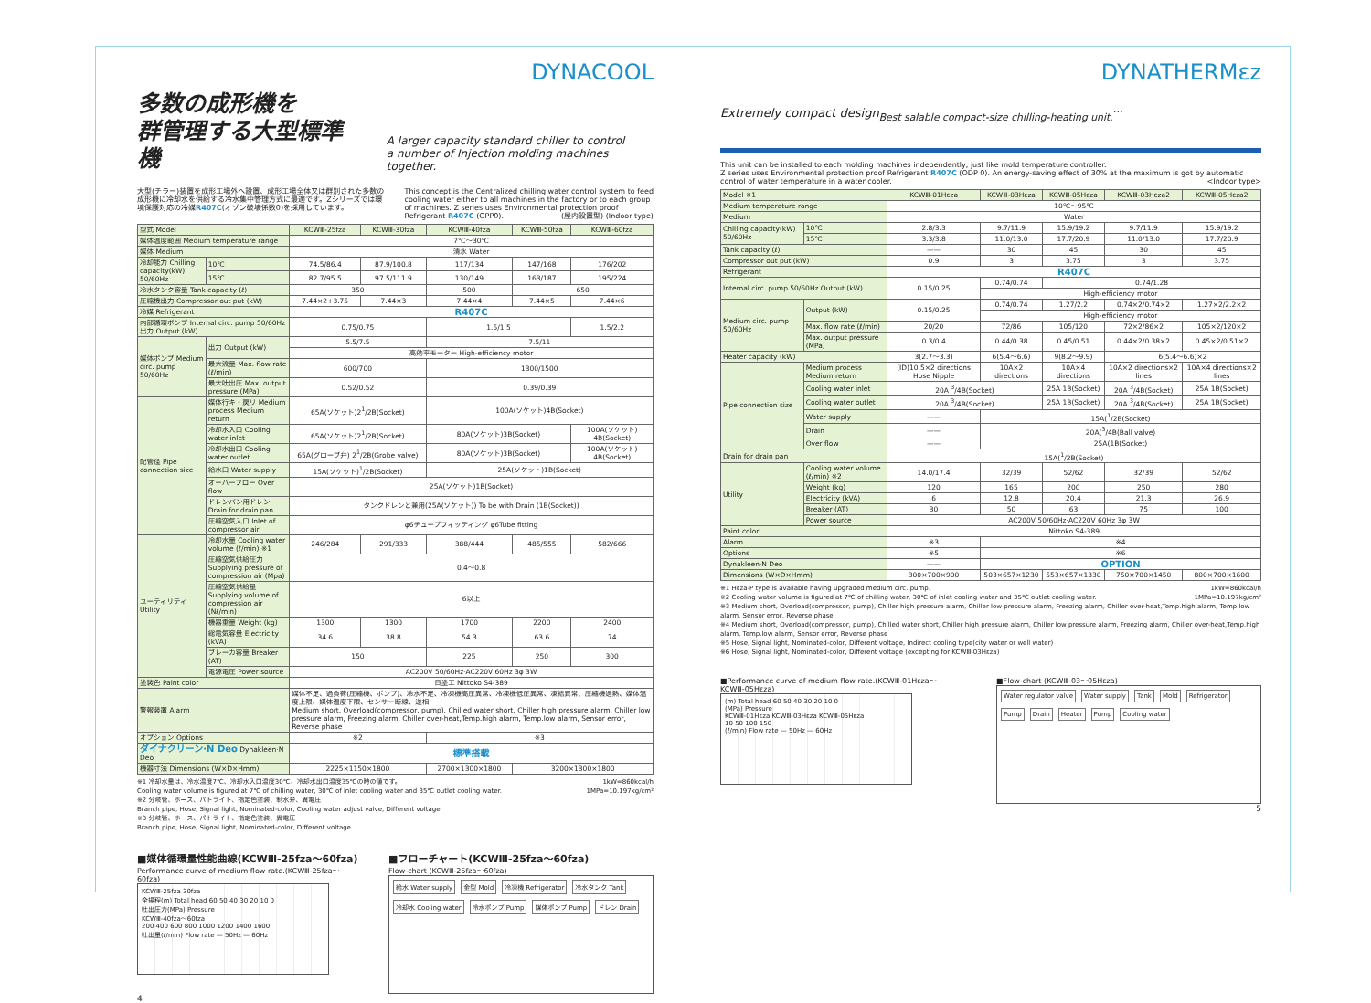DYNACOOL
多数の成形機を
群管理する大型標準機
A larger capacity standard chiller to control
a number of Injection molding machines together.
大型(チラー)装置を成形工場外へ設置、成形工場全体又は群別された多数の成形機に冷却水を供給する冷水集中管理方式に最適です。Zシリーズでは環境保護対応の冷媒R407C(オゾン破壊係数0)を採用しています。
This concept is the Centralized chilling water control system to feed cooling water either to all machines in the factory or to each group of machines. Z series uses Environmental protection proof Refrigerant R407C (OPP0). (屋内設置型) (Indoor type)
| 型式 Model | | | KCWⅢ-25fza | KCWⅢ-30fza | KCWⅢ-40fza | KCWⅢ-50fza | KCWⅢ-60fza |
| 媒体温度範囲 Medium temperature range | | | 7℃〜30℃ | | | | |
| 媒体 Medium | | | 清水 Water | | | | |
| 冷却能力 Chilling capacity(kW) 50/60Hz | | 10℃ | 74.5/86.4 | 87.9/100.8 | 117/134 | 147/168 | 176/202 |
| | | 15℃ | 82.7/95.5 | 97.5/111.9 | 130/149 | 163/187 | 195/224 |
| 冷水タンク容量 Tank capacity (ℓ) | | | 350 | | 500 | 650 | |
| 圧縮機出力 Compressor out put (kW) | | | 7.44×2+3.75 | 7.44×3 | 7.44×4 | 7.44×5 | 7.44×6 |
| 冷媒 Refrigerant | | | R407C | | | | |
| 内部循環ポンプ Internal circ. pump 50/60Hz 出力 Output (kW) | | | 0.75/0.75 | | 1.5/1.5 | | 1.5/2.2 |
| 媒体ポンプ Medium circ. pump 50/60Hz | 出力 Output (kW) | | 5.5/7.5 | | 7.5/11 | | |
| | | | 高効率モーター High-efficiency motor | | | | |
| | 最大流量 Max. flow rate (ℓ/min) | | 600/700 | | 1300/1500 | | |
| | 最大吐出圧 Max. output pressure (MPa) | | 0.52/0.52 | | 0.39/0.39 | | |
| 配管径 Pipe connection size | 媒体行キ・戻リ Medium process Medium return | | 65A(ソケット)2<sup>1</sup>/2B(Socket) | | 100A(ソケット)4B(Socket) | | |
| | 冷却水入口 Cooling water inlet | | 65A(ソケット)2<sup>1</sup>/2B(Socket) | | 80A(ソケット)3B(Socket) | | 100A(ソケット) 4B(Socket) |
| | 冷却水出口 Cooling water outlet | | 65A(グローブ弁) 2<sup>1</sup>/2B(Grobe valve) | | 80A(ソケット)3B(Socket) | | 100A(ソケット) 4B(Socket) |
| | 給水口 Water supply | | 15A(ソケット)<sup>1</sup>/2B(Socket) | | 25A(ソケット)1B(Socket) | | |
| | オーバーフロー Over flow | | 25A(ソケット)1B(Socket) | | | | |
| | ドレンパン用ドレン Drain for drain pan | | タンクドレンと兼用(25A(ソケット)) To be with Drain (1B(Socket)) | | | | |
| | 圧縮空気入口 Inlet of compressor air | | φ6チューブフィッティング φ6Tube fitting | | | | |
| ユーティリティ Utility | 冷却水量 Cooling water volume (ℓ/min) ※1 | | 246/284 | 291/333 | 388/444 | 485/555 | 582/666 |
| | 圧縮空気供給圧力 Supplying pressure of compression air (Mpa) | | 0.4〜0.8 | | | | |
| | 圧縮空気供給量 Supplying volume of compression air (Nℓ/min) | | 6以上 | | | | |
| | 機器重量 Weight (kg) | | 1300 | 1300 | 1700 | 2200 | 2400 |
| | 総電気容量 Electricity (kVA) | | 34.6 | 38.8 | 54.3 | 63.6 | 74 |
| | ブレーカ容量 Breaker (AT) | | 150 | | 225 | 250 | 300 |
| | 電源電圧 Power source | | AC200V 50/60Hz·AC220V 60Hz 3φ 3W | | | | |
| 塗装色 Paint color | | | 日塗工 Nittoko S4-389 | | | | |
| 警報装置 Alarm | | | 媒体不足、過負荷(圧縮機、ポンプ)、冷水不足、冷凍機高圧異常、冷凍機低圧異常、凍結異常、圧縮機過熱、媒体温度上限、媒体温度下限、センサー断線、逆相 Medium short, Overload(compressor, pump), Chilled water short, Chiller high pressure alarm, Chiller low pressure alarm, Freezing alarm, Chiller over-heat,Temp.high alarm, Temp.low alarm, Sensor error, Reverse phase | | | | |
| オプション Options | | | ※2 | | ※3 | | |
| ダイナクリーン·N Deo Dynakleen·N Deo | | | 標準搭載 | | | | |
| 機器寸法 Dimensions (W×D×Hmm) | | | 2225×1150×1800 | | 2700×1300×1800 | 3200×1300×1800 | |
※1 冷却水量は、冷水温度7℃、冷却水入口温度30℃、冷却水出口温度35℃の時の値です。 1kW=860kcal/h
Cooling water volume is figured at 7℃ of chilling water, 30℃ of inlet cooling water and 35℃ outlet cooling water. 1MPa=10.197kg/cm²
※2 分岐管、ホース、パトライト、指定色塗装、制水弁、異電圧
Branch pipe, Hose, Signal light, Nominated-color, Cooling water adjust valve, Different voltage
※3 分岐管、ホース、パトライト、指定色塗装、異電圧
Branch pipe, Hose, Signal light, Nominated-color, Different voltage
■媒体循環量性能曲線(KCWⅢ-25fza〜60fza)
Performance curve of medium flow rate.(KCWⅢ-25fza〜60fza)
KCWⅢ-25fza 30fza
全揚程(m) Total head 60 50 40 30 20 10 0
吐出圧力(MPa) Pressure
KCWⅢ-40fza〜60fza
200 400 600 800 1000 1200 1400 1600
吐出量(ℓ/min) Flow rate — 50Hz — 60Hz
■フローチャート(KCWⅢ-25fza〜60fza)
Flow-chart (KCWⅢ-25fza〜60fza)
給水 Water supply 金型 Mold 冷凍機 Refrigerator 冷水タンク Tank 冷却水 Cooling water 冷水ポンプ Pump 媒体ポンプ Pump ドレン Drain
4
DYNATHERMεz
Extremely compact design<sub>Best salable compact-size chilling-heating unit.</sub><sup>…</sup>
This unit can be installed to each molding machines independently, just like mold temperature controller.
Z series uses Environmental protection proof Refrigerant R407C (ODP 0). An energy-saving effect of 30% at the maximum is got by automatic control of water temperature in a water cooler. <Indoor type>
| Model ※1 | | | KCWⅢ-01Hεza | KCWⅢ-03Hεza | KCWⅢ-05Hεza | KCWⅢ-03Hεza2 | KCWⅢ-05Hεza2 |
| Medium temperature range | | | 10℃〜95℃ | | | | |
| Medium | | | Water | | | | |
| Chilling capacity(kW) 50/60Hz | | 10℃ | 2.8/3.3 | 9.7/11.9 | 15.9/19.2 | 9.7/11.9 | 15.9/19.2 |
| | | 15℃ | 3.3/3.8 | 11.0/13.0 | 17.7/20.9 | 11.0/13.0 | 17.7/20.9 |
| Tank capacity (ℓ) | | | —— | 30 | 45 | 30 | 45 |
| Compressor out put (kW) | | | 0.9 | 3 | 3.75 | 3 | 3.75 |
| Refrigerant | | | R407C | | | | |
| Internal circ. pump 50/60Hz Output (kW) | | | 0.15/0.25 | 0.74/0.74 | 0.74/1.28 | | |
| | | | | High-efficiency motor | | | |
| Medium circ. pump 50/60Hz | Output (kW) | | 0.15/0.25 | 0.74/0.74 | 1.27/2.2 | 0.74×2/0.74×2 | 1.27×2/2.2×2 |
| | | | | High-efficiency motor | | | |
| | Max. flow rate (ℓ/min) | | 20/20 | 72/86 | 105/120 | 72×2/86×2 | 105×2/120×2 |
| | Max. output pressure (MPa) | | 0.3/0.4 | 0.44/0.38 | 0.45/0.51 | 0.44×2/0.38×2 | 0.45×2/0.51×2 |
| Heater capacity (kW) | | | 3(2.7〜3.3) | 6(5.4〜6.6) | 9(8.2〜9.9) | 6(5.4〜6.6)×2 | |
| Pipe connection size | Medium process Medium return | | (ID)10.5×2 directions Hose Nipple | 10A×2 directions | 10A×4 directions | 10A×2 directions×2 lines | 10A×4 directions×2 lines |
| | Cooling water inlet | | 20A <sup>3</sup>/4B(Socket) | | 25A 1B(Socket) | 20A <sup>3</sup>/4B(Socket) | 25A 1B(Socket) |
| | Cooling water outlet | | 20A <sup>3</sup>/4B(Socket) | | 25A 1B(Socket) | 20A <sup>3</sup>/4B(Socket) | 25A 1B(Socket) |
| | Water supply | | —— | 15A(<sup>1</sup>/2B(Socket) | | | |
| | Drain | | —— | 20A(<sup>3</sup>/4B(Ball valve) | | | |
| | Over flow | | —— | 25A(1B(Socket) | | | |
| Drain for drain pan | | | 15A(<sup>1</sup>/2B(Socket) | | | | |
| Utility | Cooling water volume (ℓ/min) ※2 | | 14.0/17.4 | 32/39 | 52/62 | 32/39 | 52/62 |
| | Weight (kg) | | 120 | 165 | 200 | 250 | 280 |
| | Electricity (kVA) | | 6 | 12.8 | 20.4 | 21.3 | 26.9 |
| | Breaker (AT) | | 30 | 50 | 63 | 75 | 100 |
| | Power source | | AC200V 50/60Hz·AC220V 60Hz 3φ 3W | | | | |
| Paint color | | | Nittoko S4-389 | | | | |
| Alarm | | | ※3 | ※4 | | | |
| Options | | | ※5 | ※6 | | | |
| Dynakleen·N Deo | | | —— | OPTION | | | |
| Dimensions (W×D×Hmm) | | | 300×700×900 | 503×657×1230 | 553×657×1330 | 750×700×1450 | 800×700×1600 |
※1 Hεza-P type is available having upgraded medium circ. pump. 1kW=860kcal/h
※2 Cooling water volume is figured at 7℃ of chilling water, 30℃ of inlet cooling water and 35℃ outlet cooling water. 1MPa=10.197kg/cm²
※3 Medium short, Overload(compressor, pump), Chiller high pressure alarm, Chiller low pressure alarm, Freezing alarm, Chiller over-heat,Temp.high alarm, Temp.low alarm, Sensor error, Reverse phase
※4 Medium short, Overload(compressor, pump), Chilled water short, Chiller high pressure alarm, Chiller low pressure alarm, Freezing alarm, Chiller over-heat,Temp.high alarm, Temp.low alarm, Sensor error, Reverse phase
※5 Hose, Signal light, Nominated-color, Different voltage, Indirect cooling type(city water or well water)
※6 Hose, Signal light, Nominated-color, Different voltage (excepting for KCWⅢ-03Hεza)
■Performance curve of medium flow rate.(KCWⅢ-01Hεza〜KCWⅢ-05Hεza)
(m) Total head 60 50 40 30 20 10 0
(MPa) Pressure
KCWⅢ-01Hεza KCWⅢ-03Hεza KCWⅢ-05Hεza
10 50 100 150
(ℓ/min) Flow rate — 50Hz — 60Hz
■Flow-chart (KCWⅢ-03〜05Hεza)
Water regulator valve Water supply Tank Mold Refrigerator Pump Drain Heater Pump Cooling water
5